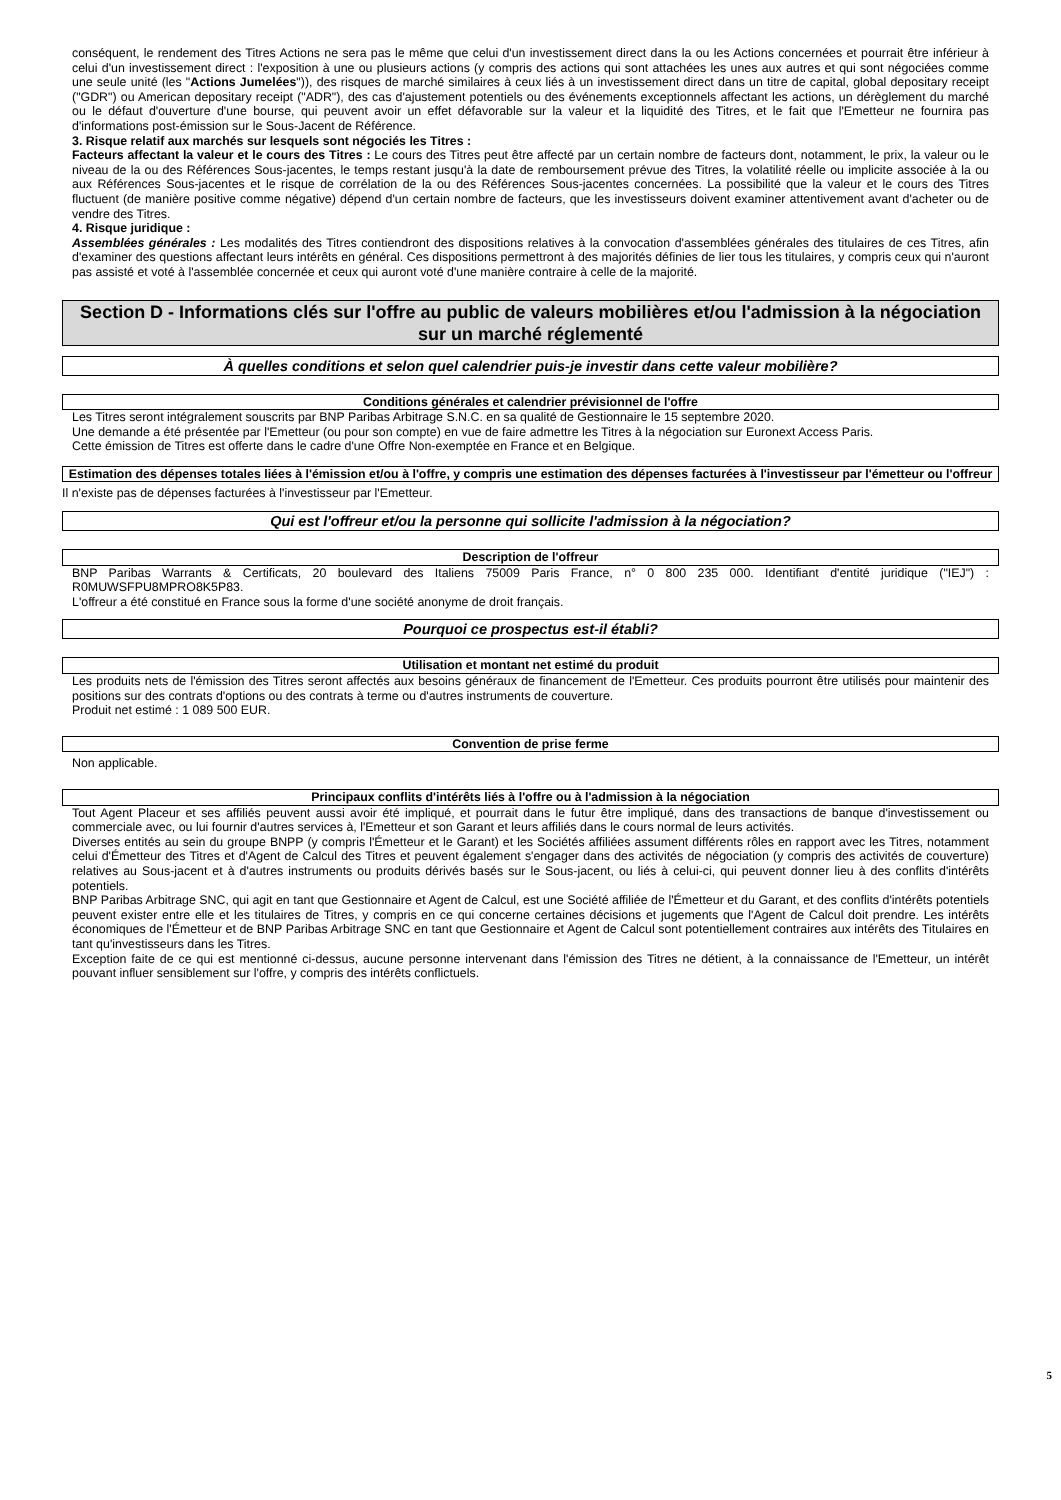conséquent, le rendement des Titres Actions ne sera pas le même que celui d'un investissement direct dans la ou les Actions concernées et pourrait être inférieur à celui d'un investissement direct : l'exposition à une ou plusieurs actions (y compris des actions qui sont attachées les unes aux autres et qui sont négociées comme une seule unité (les "Actions Jumelées")), des risques de marché similaires à ceux liés à un investissement direct dans un titre de capital, global depositary receipt ("GDR") ou American depositary receipt ("ADR"), des cas d'ajustement potentiels ou des événements exceptionnels affectant les actions, un dérèglement du marché ou le défaut d'ouverture d'une bourse, qui peuvent avoir un effet défavorable sur la valeur et la liquidité des Titres, et le fait que l'Emetteur ne fournira pas d'informations post-émission sur le Sous-Jacent de Référence.
3. Risque relatif aux marchés sur lesquels sont négociés les Titres :
Facteurs affectant la valeur et le cours des Titres : Le cours des Titres peut être affecté par un certain nombre de facteurs dont, notamment, le prix, la valeur ou le niveau de la ou des Références Sous-jacentes, le temps restant jusqu'à la date de remboursement prévue des Titres, la volatilité réelle ou implicite associée à la ou aux Références Sous-jacentes et le risque de corrélation de la ou des Références Sous-jacentes concernées. La possibilité que la valeur et le cours des Titres fluctuent (de manière positive comme négative) dépend d'un certain nombre de facteurs, que les investisseurs doivent examiner attentivement avant d'acheter ou de vendre des Titres.
4. Risque juridique :
Assemblées générales : Les modalités des Titres contiendront des dispositions relatives à la convocation d'assemblées générales des titulaires de ces Titres, afin d'examiner des questions affectant leurs intérêts en général. Ces dispositions permettront à des majorités définies de lier tous les titulaires, y compris ceux qui n'auront pas assisté et voté à l'assemblée concernée et ceux qui auront voté d'une manière contraire à celle de la majorité.
Section D - Informations clés sur l'offre au public de valeurs mobilières et/ou l'admission à la négociation sur un marché réglementé
À quelles conditions et selon quel calendrier puis-je investir dans cette valeur mobilière?
Conditions générales et calendrier prévisionnel de l'offre
Les Titres seront intégralement souscrits par BNP Paribas Arbitrage S.N.C. en sa qualité de Gestionnaire le 15 septembre 2020.
Une demande a été présentée par l'Emetteur (ou pour son compte) en vue de faire admettre les Titres à la négociation sur Euronext Access Paris.
Cette émission de Titres est offerte dans le cadre d'une Offre Non-exemptée en France et en Belgique.
Estimation des dépenses totales liées à l'émission et/ou à l'offre, y compris une estimation des dépenses facturées à l'investisseur par l'émetteur ou l'offreur
Il n'existe pas de dépenses facturées à l'investisseur par l'Emetteur.
Qui est l'offreur et/ou la personne qui sollicite l'admission à la négociation?
Description de l'offreur
BNP Paribas Warrants & Certificats, 20 boulevard des Italiens 75009 Paris France, n° 0 800 235 000. Identifiant d'entité juridique ("IEJ") : R0MUWSFPU8MPRO8K5P83.
L'offreur a été constitué en France sous la forme d'une société anonyme de droit français.
Pourquoi ce prospectus est-il établi?
Utilisation et montant net estimé du produit
Les produits nets de l'émission des Titres seront affectés aux besoins généraux de financement de l'Emetteur. Ces produits pourront être utilisés pour maintenir des positions sur des contrats d'options ou des contrats à terme ou d'autres instruments de couverture.
Produit net estimé : 1 089 500 EUR.
Convention de prise ferme
Non applicable.
Principaux conflits d'intérêts liés à l'offre ou à l'admission à la négociation
Tout Agent Placeur et ses affiliés peuvent aussi avoir été impliqué, et pourrait dans le futur être impliqué, dans des transactions de banque d'investissement ou commerciale avec, ou lui fournir d'autres services à, l'Emetteur et son Garant et leurs affiliés dans le cours normal de leurs activités.
Diverses entités au sein du groupe BNPP (y compris l'Émetteur et le Garant) et les Sociétés affiliées assument différents rôles en rapport avec les Titres, notamment celui d'Émetteur des Titres et d'Agent de Calcul des Titres et peuvent également s'engager dans des activités de négociation (y compris des activités de couverture) relatives au Sous-jacent et à d'autres instruments ou produits dérivés basés sur le Sous-jacent, ou liés à celui-ci, qui peuvent donner lieu à des conflits d'intérêts potentiels.
BNP Paribas Arbitrage SNC, qui agit en tant que Gestionnaire et Agent de Calcul, est une Société affiliée de l'Émetteur et du Garant, et des conflits d'intérêts potentiels peuvent exister entre elle et les titulaires de Titres, y compris en ce qui concerne certaines décisions et jugements que l'Agent de Calcul doit prendre. Les intérêts économiques de l'Émetteur et de BNP Paribas Arbitrage SNC en tant que Gestionnaire et Agent de Calcul sont potentiellement contraires aux intérêts des Titulaires en tant qu'investisseurs dans les Titres.
Exception faite de ce qui est mentionné ci-dessus, aucune personne intervenant dans l'émission des Titres ne détient, à la connaissance de l'Emetteur, un intérêt pouvant influer sensiblement sur l'offre, y compris des intérêts conflictuels.
5